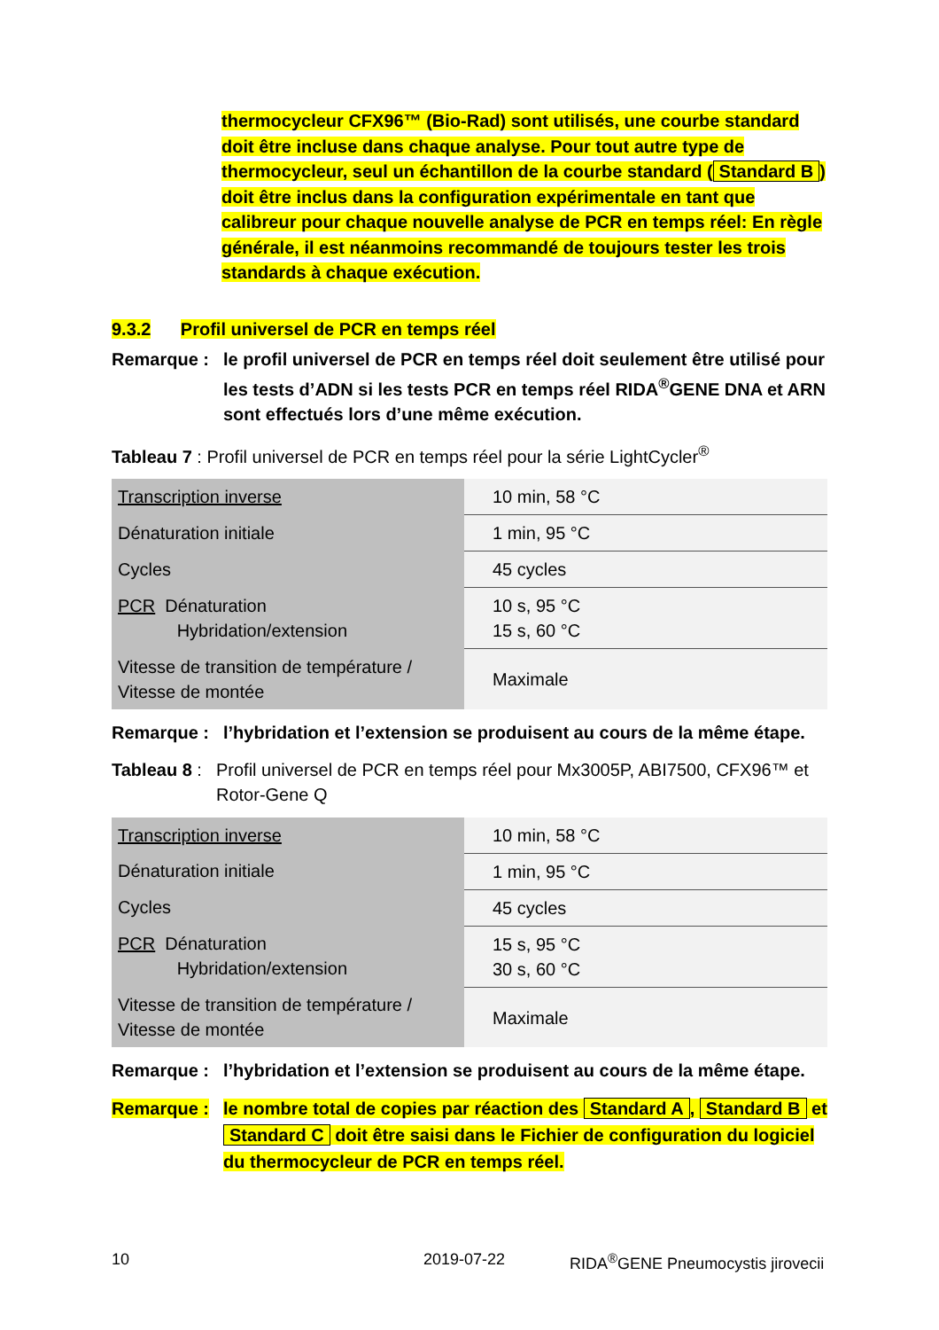thermocycleur CFX96™ (Bio-Rad) sont utilisés, une courbe standard doit être incluse dans chaque analyse. Pour tout autre type de thermocycleur, seul un échantillon de la courbe standard (Standard B) doit être inclus dans la configuration expérimentale en tant que calibreur pour chaque nouvelle analyse de PCR en temps réel: En règle générale, il est néanmoins recommandé de toujours tester les trois standards à chaque exécution.
9.3.2 Profil universel de PCR en temps réel
Remarque : le profil universel de PCR en temps réel doit seulement être utilisé pour les tests d’ADN si les tests PCR en temps réel RIDA<sup>®</sup>GENE DNA et ARN sont effectués lors d’une même exécution.
Tableau 7 : Profil universel de PCR en temps réel pour la série LightCycler<sup>®</sup>
| Transcription inverse | 10 min, 58 °C |
| Dénaturation initiale | 1 min, 95 °C |
| Cycles | 45 cycles |
| PCR Dénaturation Hybridation/extension | 10 s, 95 °C 15 s, 60 °C |
| Vitesse de transition de température / Vitesse de montée | Maximale |
Remarque : l’hybridation et l’extension se produisent au cours de la même étape.
Tableau 8 :
Profil universel de PCR en temps réel pour Mx3005P, ABI7500, CFX96™ et Rotor-Gene Q
| Transcription inverse | 10 min, 58 °C |
| Dénaturation initiale | 1 min, 95 °C |
| Cycles | 45 cycles |
| PCR Dénaturation Hybridation/extension | 15 s, 95 °C 30 s, 60 °C |
| Vitesse de transition de température / Vitesse de montée | Maximale |
Remarque : l’hybridation et l’extension se produisent au cours de la même étape.
Remarque : le nombre total de copies par réaction des Standard A, Standard B et Standard C doit être saisi dans le Fichier de configuration du logiciel du thermocycleur de PCR en temps réel.
10 2019-07-22 RIDA<sup>®</sup>GENE Pneumocystis jirovecii